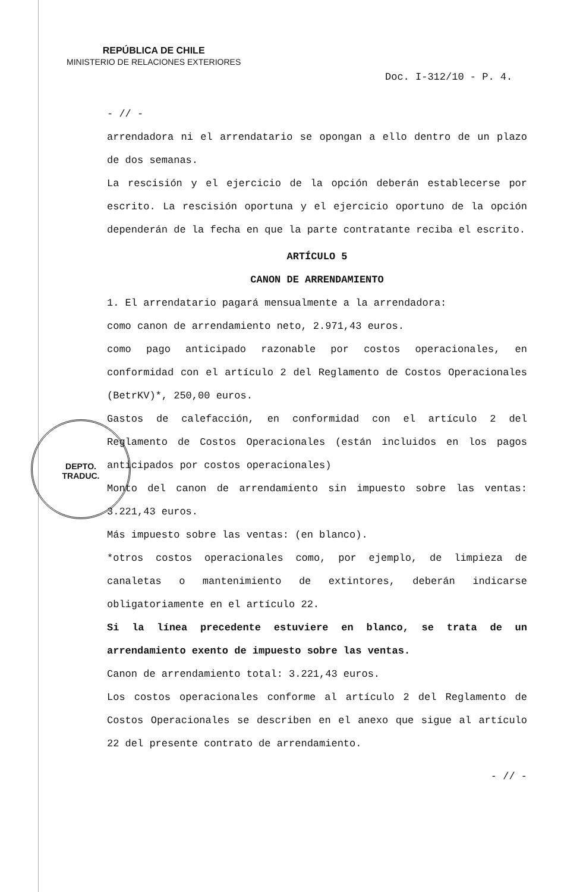REPÚBLICA DE CHILE
MINISTERIO DE RELACIONES EXTERIORES
Doc. I-312/10 - P. 4.
DEPTO.
TRADUC.
- // -
arrendadora ni el arrendatario se opongan a ello dentro de un plazo de dos semanas.
La rescisión y el ejercicio de la opción deberán establecerse por escrito. La rescisión oportuna y el ejercicio oportuno de la opción dependerán de la fecha en que la parte contratante reciba el escrito.
ARTÍCULO 5
CANON DE ARRENDAMIENTO
1. El arrendatario pagará mensualmente a la arrendadora:
como canon de arrendamiento neto, 2.971,43 euros.
como pago anticipado razonable por costos operacionales, en conformidad con el artículo 2 del Reglamento de Costos Operacionales (BetrKV)*, 250,00 euros.
Gastos de calefacción, en conformidad con el artículo 2 del Reglamento de Costos Operacionales (están incluidos en los pagos anticipados por costos operacionales)
Monto del canon de arrendamiento sin impuesto sobre las ventas: 3.221,43 euros.
Más impuesto sobre las ventas: (en blanco).
*otros costos operacionales como, por ejemplo, de limpieza de canaletas o mantenimiento de extintores, deberán indicarse obligatoriamente en el artículo 22.
Si la línea precedente estuviere en blanco, se trata de un arrendamiento exento de impuesto sobre las ventas.
Canon de arrendamiento total: 3.221,43 euros.
Los costos operacionales conforme al artículo 2 del Reglamento de Costos Operacionales se describen en el anexo que sigue al artículo 22 del presente contrato de arrendamiento.
- // -